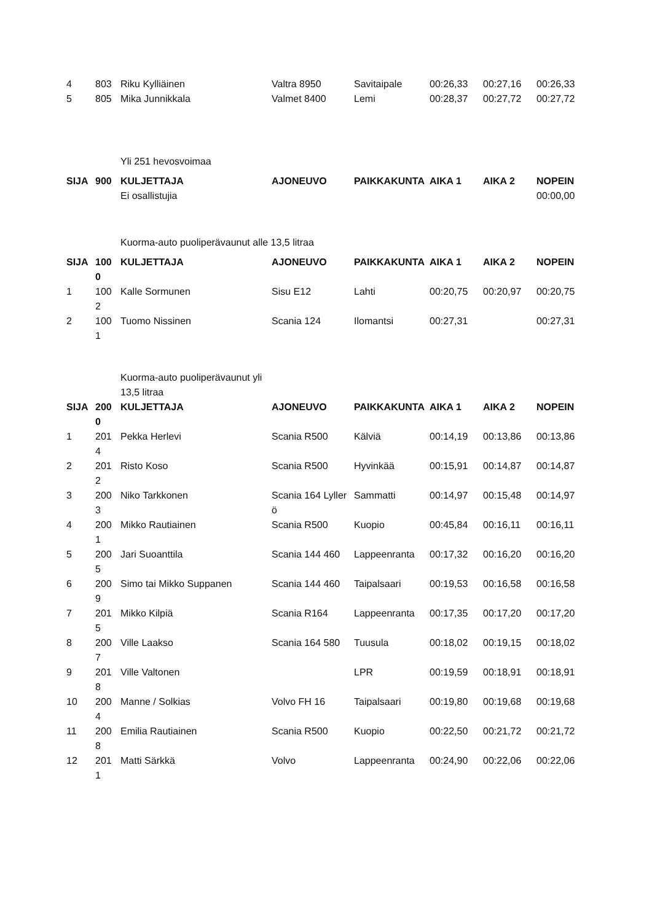| 4 | 803 | Riku Kylliäinen | Valtra 8950 | Savitaipale | 00:26,33 | 00:27,16 | 00:26,33 |
| 5 | 805 | Mika Junnikkala | Valmet 8400 | Lemi | 00:28,37 | 00:27,72 | 00:27,72 |
| | | Yli 251 hevosvoimaa | | | | | |
| SIJA | 900 | KULJETTAJA | AJONEUVO | PAIKKAKUNTA | AIKA 1 | AIKA 2 | NOPEIN |
| | | Ei osallistujia | | | | | 00:00,00 |
| | | Kuorma-auto puoliperävaunut alle 13,5 litraa | | | | | |
| SIJA | 1000 | KULJETTAJA | AJONEUVO | PAIKKAKUNTA | AIKA 1 | AIKA 2 | NOPEIN |
| 1 | 1002 | Kalle Sormunen | Sisu E12 | Lahti | 00:20,75 | 00:20,97 | 00:20,75 |
| 2 | 1001 | Tuomo Nissinen | Scania 124 | Ilomantsi | 00:27,31 | | 00:27,31 |
| | | Kuorma-auto puoliperävaunut yli 13,5 litraa | | | | | |
| SIJA | 2000 | KULJETTAJA | AJONEUVO | PAIKKAKUNTA | AIKA 1 | AIKA 2 | NOPEIN |
| 1 | 2014 | Pekka Herlevi | Scania R500 | Kälviä | 00:14,19 | 00:13,86 | 00:13,86 |
| 2 | 2012 | Risto Koso | Scania R500 | Hyvinkää | 00:15,91 | 00:14,87 | 00:14,87 |
| 3 | 2003 | Niko Tarkkonen | Scania 164 Lyllerö | Sammatti | 00:14,97 | 00:15,48 | 00:14,97 |
| 4 | 2001 | Mikko Rautiainen | Scania R500 | Kuopio | 00:45,84 | 00:16,11 | 00:16,11 |
| 5 | 2005 | Jari Suoanttila | Scania 144 460 | Lappeenranta | 00:17,32 | 00:16,20 | 00:16,20 |
| 6 | 2009 | Simo tai Mikko Suppanen | Scania 144 460 | Taipalsaari | 00:19,53 | 00:16,58 | 00:16,58 |
| 7 | 2015 | Mikko Kilpiä | Scania R164 | Lappeenranta | 00:17,35 | 00:17,20 | 00:17,20 |
| 8 | 2007 | Ville Laakso | Scania 164 580 | Tuusula | 00:18,02 | 00:19,15 | 00:18,02 |
| 9 | 2018 | Ville Valtonen | | LPR | 00:19,59 | 00:18,91 | 00:18,91 |
| 10 | 2004 | Manne / Solkias | Volvo FH 16 | Taipalsaari | 00:19,80 | 00:19,68 | 00:19,68 |
| 11 | 2008 | Emilia Rautiainen | Scania R500 | Kuopio | 00:22,50 | 00:21,72 | 00:21,72 |
| 12 | 2011 | Matti Särkkä | Volvo | Lappeenranta | 00:24,90 | 00:22,06 | 00:22,06 |